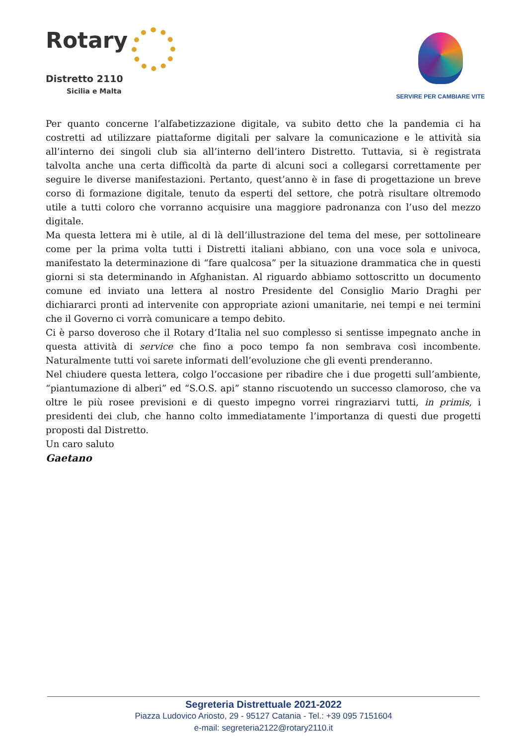Rotary
Distretto 2110
Sicilia e Malta
SERVIRE PER CAMBIARE VITE
Per quanto concerne l’alfabetizzazione digitale, va subito detto che la pandemia ci ha costretti ad utilizzare piattaforme digitali per salvare la comunicazione e le attività sia all’interno dei singoli club sia all’interno dell’intero Distretto. Tuttavia, si è registrata talvolta anche una certa difficoltà da parte di alcuni soci a collegarsi correttamente per seguire le diverse manifestazioni. Pertanto, quest’anno è in fase di progettazione un breve corso di formazione digitale, tenuto da esperti del settore, che potrà risultare oltremodo utile a tutti coloro che vorranno acquisire una maggiore padronanza con l’uso del mezzo digitale.
Ma questa lettera mi è utile, al di là dell’illustrazione del tema del mese, per sottolineare come per la prima volta tutti i Distretti italiani abbiano, con una voce sola e univoca, manifestato la determinazione di “fare qualcosa” per la situazione drammatica che in questi giorni si sta determinando in Afghanistan. Al riguardo abbiamo sottoscritto un documento comune ed inviato una lettera al nostro Presidente del Consiglio Mario Draghi per dichiararci pronti ad intervenite con appropriate azioni umanitarie, nei tempi e nei termini che il Governo ci vorrà comunicare a tempo debito.
Ci è parso doveroso che il Rotary d’Italia nel suo complesso si sentisse impegnato anche in questa attività di service che fino a poco tempo fa non sembrava così incombente. Naturalmente tutti voi sarete informati dell’evoluzione che gli eventi prenderanno.
Nel chiudere questa lettera, colgo l’occasione per ribadire che i due progetti sull’ambiente, “piantumazione di alberi” ed “S.O.S. api” stanno riscuotendo un successo clamoroso, che va oltre le più rosee previsioni e di questo impegno vorrei ringraziarvi tutti, in primis, i presidenti dei club, che hanno colto immediatamente l’importanza di questi due progetti proposti dal Distretto.
Un caro saluto
Gaetano
Segreteria Distrettuale 2021-2022
Piazza Ludovico Ariosto, 29 - 95127 Catania - Tel.: +39 095 7151604
e-mail: segreteria2122@rotary2110.it